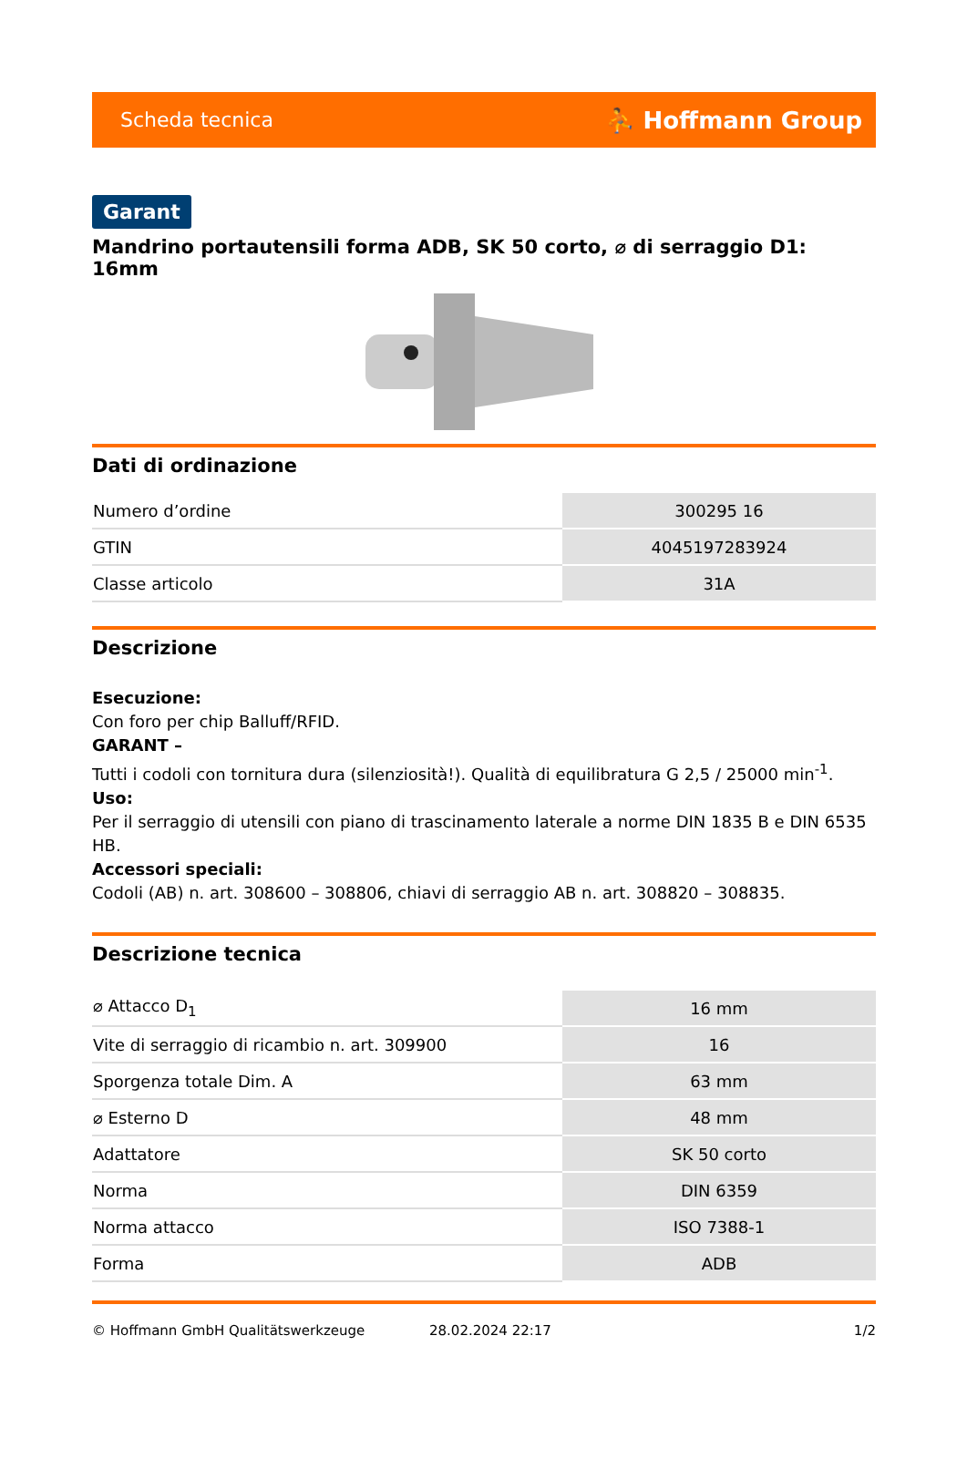Scheda tecnica ⛹ Hoffmann Group
Garant
Mandrino portautensili forma ADB, SK 50 corto, ⌀ di serraggio D1: 16mm
Dati di ordinazione
| Numero d’ordine | 300295 16 |
| GTIN | 4045197283924 |
| Classe articolo | 31A |
Descrizione
Esecuzione:
Con foro per chip Balluff/RFID.
GARANT –
Tutti i codoli con tornitura dura (silenziosità!). Qualità di equilibratura G 2,5 / 25000 min<sup>-1</sup>.
Uso:
Per il serraggio di utensili con piano di trascinamento laterale a norme DIN 1835 B e DIN 6535 HB.
Accessori speciali:
Codoli (AB) n. art. 308600 – 308806, chiavi di serraggio AB n. art. 308820 – 308835.
Descrizione tecnica
| ⌀ Attacco D<sub>1</sub> | 16 mm |
| Vite di serraggio di ricambio n. art. 309900 | 16 |
| Sporgenza totale Dim. A | 63 mm |
| ⌀ Esterno D | 48 mm |
| Adattatore | SK 50 corto |
| Norma | DIN 6359 |
| Norma attacco | ISO 7388-1 |
| Forma | ADB |
© Hoffmann GmbH Qualitätswerkzeuge 28.02.2024 22:17 1/2